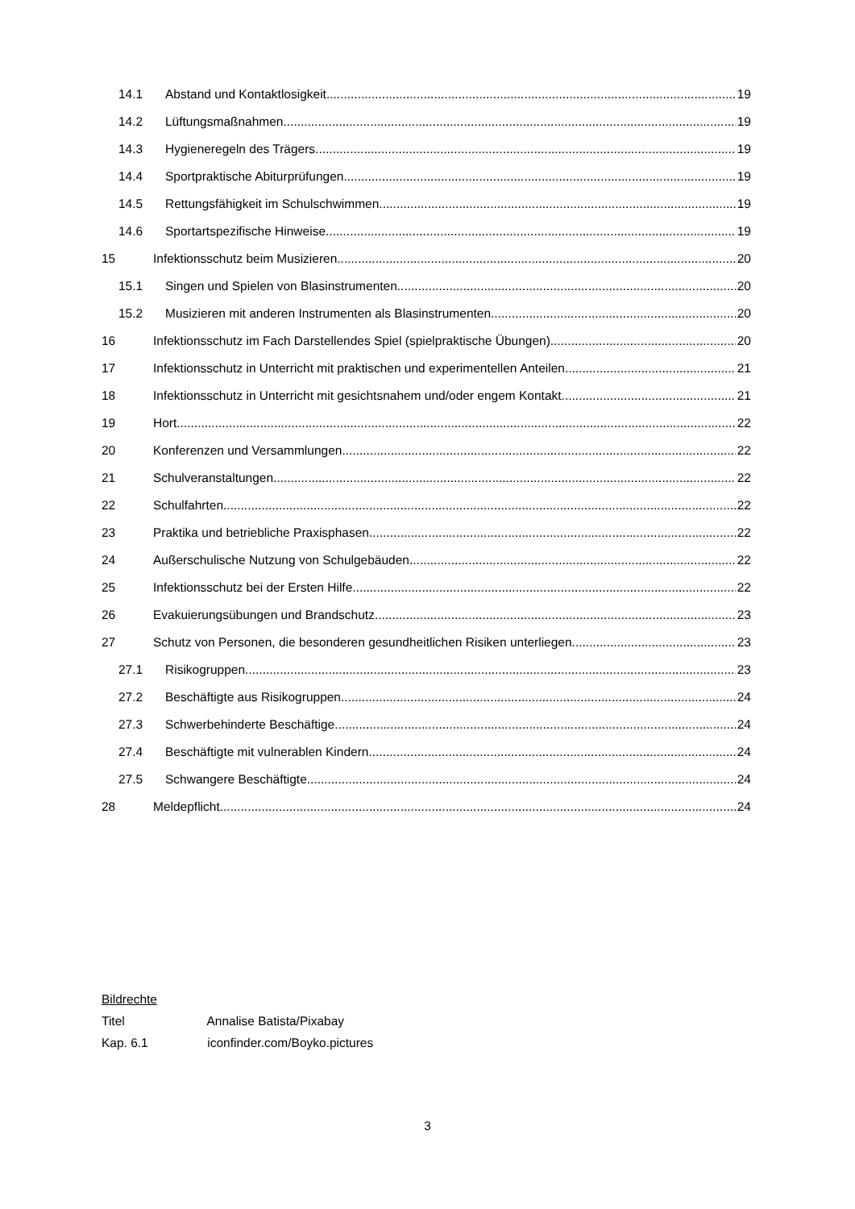14.1 Abstand und Kontaktlosigkeit 19
14.2 Lüftungsmaßnahmen 19
14.3 Hygieneregeln des Trägers 19
14.4 Sportpraktische Abiturprüfungen 19
14.5 Rettungsfähigkeit im Schulschwimmen 19
14.6 Sportartspezifische Hinweise 19
15 Infektionsschutz beim Musizieren 20
15.1 Singen und Spielen von Blasinstrumenten 20
15.2 Musizieren mit anderen Instrumenten als Blasinstrumenten 20
16 Infektionsschutz im Fach Darstellendes Spiel (spielpraktische Übungen) 20
17 Infektionsschutz in Unterricht mit praktischen und experimentellen Anteilen 21
18 Infektionsschutz in Unterricht mit gesichtsnahem und/oder engem Kontakt 21
19 Hort 22
20 Konferenzen und Versammlungen 22
21 Schulveranstaltungen 22
22 Schulfahrten 22
23 Praktika und betriebliche Praxisphasen 22
24 Außerschulische Nutzung von Schulgebäuden 22
25 Infektionsschutz bei der Ersten Hilfe 22
26 Evakuierungsübungen und Brandschutz 23
27 Schutz von Personen, die besonderen gesundheitlichen Risiken unterliegen 23
27.1 Risikogruppen 23
27.2 Beschäftigte aus Risikogruppen 24
27.3 Schwerbehinderte Beschäftige 24
27.4 Beschäftigte mit vulnerablen Kindern 24
27.5 Schwangere Beschäftigte 24
28 Meldepflicht 24
Bildrechte
Titel Annalise Batista/Pixabay
Kap. 6.1 iconfinder.com/Boyko.pictures
3